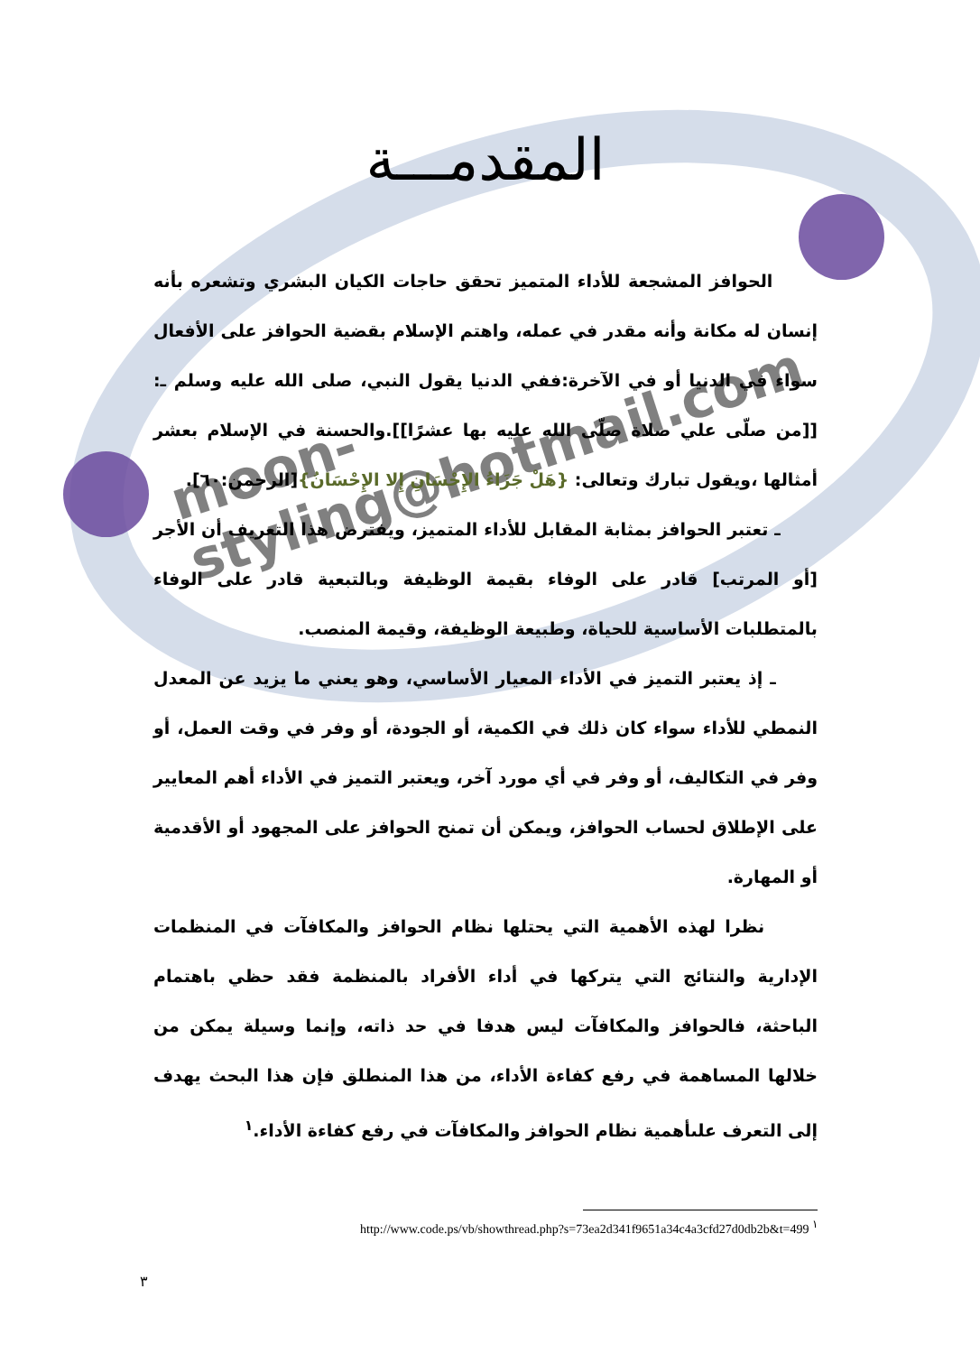moon-styling@hotmail.com
المقدمـــة
الحوافز المشجعة للأداء المتميز تحقق حاجات الكيان البشري وتشعره بأنه إنسان له مكانة وأنه مقدر في عمله، واهتم الإسلام بقضية الحوافز على الأفعال سواء في الدنيا أو في الآخرة:ففي الدنيا يقول النبي، صلى الله عليه وسلم ـ: [[من صلّى علي صلاة صلّى الله عليه بها عشرًا]].والحسنة في الإسلام بعشر أمثالها ،ويقول تبارك وتعالى: {هَلْ جَزَاءُ الإِحْسَانِ إِلا الإِحْسَانُ}[الرحمن:٦٠].
ـ تعتبر الحوافز بمثابة المقابل للأداء المتميز، ويفترض هذا التعريف أن الأجر [أو المرتب] قادر على الوفاء بقيمة الوظيفة وبالتبعية قادر على الوفاء بالمتطلبات الأساسية للحياة، وطبيعة الوظيفة، وقيمة المنصب.
ـ إذ يعتبر التميز في الأداء المعيار الأساسي، وهو يعني ما يزيد عن المعدل النمطي للأداء سواء كان ذلك في الكمية، أو الجودة، أو وفر في وقت العمل، أو وفر في التكاليف، أو وفر في أي مورد آخر، ويعتبر التميز في الأداء أهم المعايير على الإطلاق لحساب الحوافز، ويمكن أن تمنح الحوافز على المجهود أو الأقدمية أو المهارة.
نظرا لهذه الأهمية التي يحتلها نظام الحوافز والمكافآت في المنظمات الإدارية والنتائج التي يتركها في أداء الأفراد بالمنظمة فقد حظي باهتمام الباحثة، فالحوافز والمكافآت ليس هدفا في حد ذاته، وإنما وسيلة يمكن من خلالها المساهمة في رفع كفاءة الأداء، من هذا المنطلق فإن هذا البحث يهدف إلى التعرف علىأهمية نظام الحوافز والمكافآت في رفع كفاءة الأداء.<sup>١</sup>
http://www.code.ps/vb/showthread.php?s=73ea2d341f9651a34c4a3cfd27d0db2b&t=499 <sup>١</sup>
٣